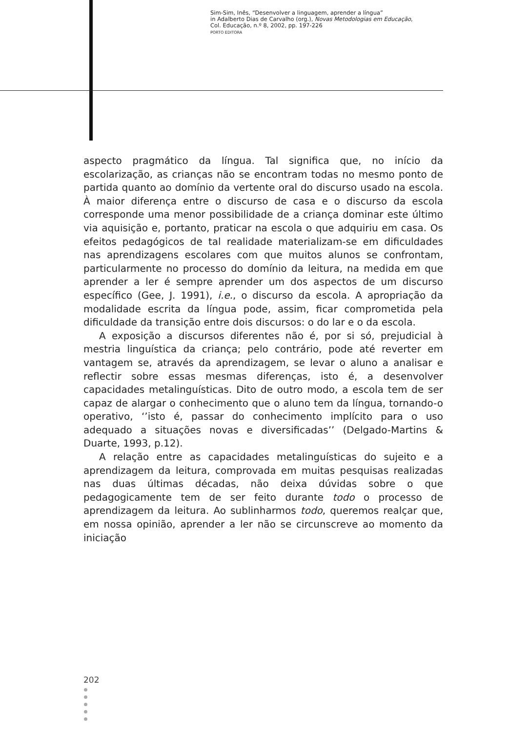Sim-Sim, Inês, “Desenvolver a linguagem, aprender a língua”
in Adalberto Dias de Carvalho (org.), Novas Metodologias em Educação,
Col. Educação, n.º 8, 2002, pp. 197-226
PORTO EDITORA
aspecto pragmático da língua. Tal significa que, no início da escolarização, as crianças não se encontram todas no mesmo ponto de partida quanto ao domínio da vertente oral do discurso usado na escola. À maior diferença entre o discurso de casa e o discurso da escola corresponde uma menor possibilidade de a criança dominar este último via aquisição e, portanto, praticar na escola o que adquiriu em casa. Os efeitos pedagógicos de tal realidade materializam-se em dificuldades nas aprendizagens escolares com que muitos alunos se confrontam, particularmente no processo do domínio da leitura, na medida em que aprender a ler é sempre aprender um dos aspectos de um discurso específico (Gee, J. 1991), i.e., o discurso da escola. A apropriação da modalidade escrita da língua pode, assim, ficar comprometida pela dificuldade da transição entre dois discursos: o do lar e o da escola.
A exposição a discursos diferentes não é, por si só, prejudicial à mestria linguística da criança; pelo contrário, pode até reverter em vantagem se, através da aprendizagem, se levar o aluno a analisar e reflectir sobre essas mesmas diferenças, isto é, a desenvolver capacidades metalinguísticas. Dito de outro modo, a escola tem de ser capaz de alargar o conhecimento que o aluno tem da língua, tornando-o operativo, ‘’isto é, passar do conhecimento implícito para o uso adequado a situações novas e diversificadas’’ (Delgado-Martins & Duarte, 1993, p.12).
A relação entre as capacidades metalinguísticas do sujeito e a aprendizagem da leitura, comprovada em muitas pesquisas realizadas nas duas últimas décadas, não deixa dúvidas sobre o que pedagogicamente tem de ser feito durante todo o processo de aprendizagem da leitura. Ao sublinharmos todo, queremos realçar que, em nossa opinião, aprender a ler não se circunscreve ao momento da iniciação
202